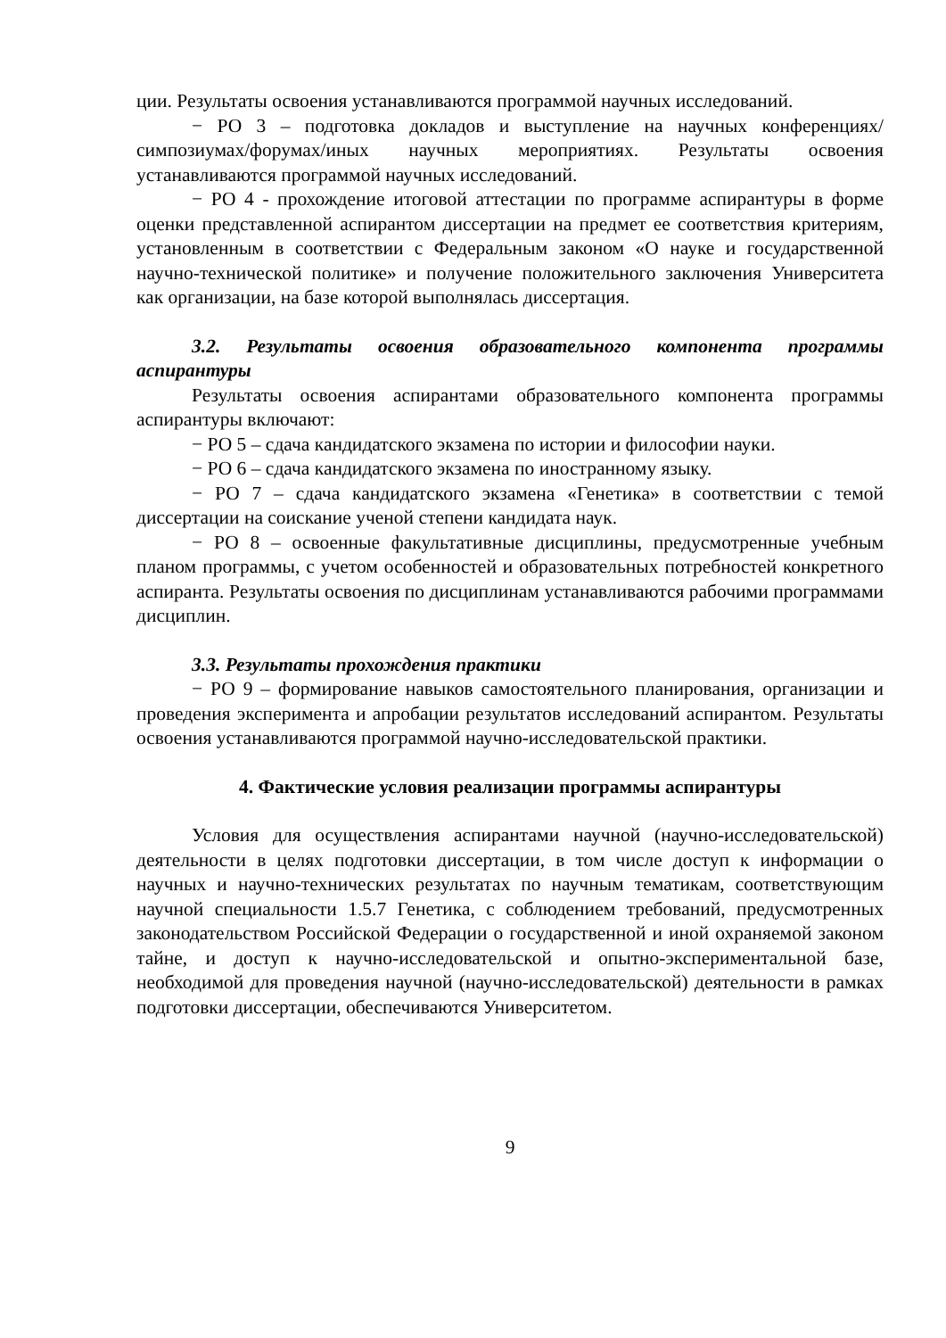ции. Результаты освоения устанавливаются программой научных исследований.
− РО 3 – подготовка докладов и выступление на научных конференциях/симпозиумах/форумах/иных научных мероприятиях. Результаты освоения устанавливаются программой научных исследований.
− РО 4 - прохождение итоговой аттестации по программе аспирантуры в форме оценки представленной аспирантом диссертации на предмет ее соответствия критериям, установленным в соответствии с Федеральным законом «О науке и государственной научно-технической политике» и получение положительного заключения Университета как организации, на базе которой выполнялась диссертация.
3.2. Результаты освоения образовательного компонента программы аспирантуры
Результаты освоения аспирантами образовательного компонента программы аспирантуры включают:
− РО 5 – сдача кандидатского экзамена по истории и философии науки.
− РО 6 – сдача кандидатского экзамена по иностранному языку.
− РО 7 – сдача кандидатского экзамена «Генетика» в соответствии с темой диссертации на соискание ученой степени кандидата наук.
− РО 8 – освоенные факультативные дисциплины, предусмотренные учебным планом программы, с учетом особенностей и образовательных потребностей конкретного аспиранта. Результаты освоения по дисциплинам устанавливаются рабочими программами дисциплин.
3.3. Результаты прохождения практики
− РО 9 – формирование навыков самостоятельного планирования, организации и проведения эксперимента и апробации результатов исследований аспирантом. Результаты освоения устанавливаются программой научно-исследовательской практики.
4. Фактические условия реализации программы аспирантуры
Условия для осуществления аспирантами научной (научно-исследовательской) деятельности в целях подготовки диссертации, в том числе доступ к информации о научных и научно-технических результатах по научным тематикам, соответствующим научной специальности 1.5.7 Генетика, с соблюдением требований, предусмотренных законодательством Российской Федерации о государственной и иной охраняемой законом тайне, и доступ к научно-исследовательской и опытно-экспериментальной базе, необходимой для проведения научной (научно-исследовательской) деятельности в рамках подготовки диссертации, обеспечиваются Университетом.
9